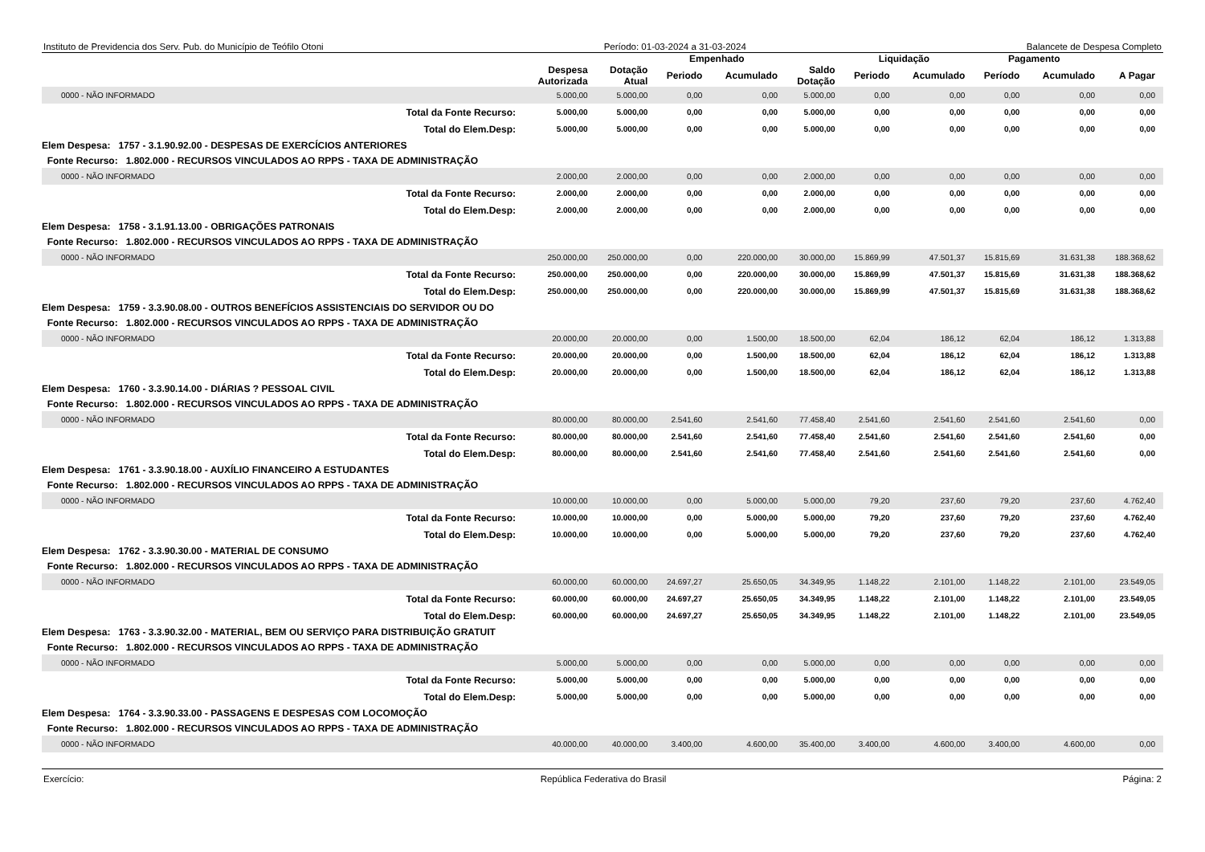Instituto de Previdencia dos Serv. Pub. do Município de Teófilo Otoni Período: 01-03-2024 a 31-03-2024 Balancete de Despesa Completo
| | | | Empenhado | | | Liquidação | | Pagamento | | |
| --- | --- | --- | --- | --- | --- | --- | --- | --- | --- | --- |
| | Despesa Autorizada | Dotação Atual | Periodo | Acumulado | Saldo Dotação | Periodo | Acumulado | Período | Acumulado | A Pagar |
| 0000 - NÃO INFORMADO | 5.000,00 | 5.000,00 | 0,00 | 0,00 | 5.000,00 | 0,00 | 0,00 | 0,00 | 0,00 | 0,00 |
| Total da Fonte Recurso: | 5.000,00 | 5.000,00 | 0,00 | 0,00 | 5.000,00 | 0,00 | 0,00 | 0,00 | 0,00 | 0,00 |
| Total do Elem.Desp: | 5.000,00 | 5.000,00 | 0,00 | 0,00 | 5.000,00 | 0,00 | 0,00 | 0,00 | 0,00 | 0,00 |
| Elem Despesa: 1757 - 3.1.90.92.00 - DESPESAS DE EXERCÍCIOS ANTERIORES | | | | | | | | | | |
| Fonte Recurso: 1.802.000 - RECURSOS VINCULADOS AO RPPS - TAXA DE ADMINISTRAÇÃO | | | | | | | | | | |
| 0000 - NÃO INFORMADO | 2.000,00 | 2.000,00 | 0,00 | 0,00 | 2.000,00 | 0,00 | 0,00 | 0,00 | 0,00 | 0,00 |
| Total da Fonte Recurso: | 2.000,00 | 2.000,00 | 0,00 | 0,00 | 2.000,00 | 0,00 | 0,00 | 0,00 | 0,00 | 0,00 |
| Total do Elem.Desp: | 2.000,00 | 2.000,00 | 0,00 | 0,00 | 2.000,00 | 0,00 | 0,00 | 0,00 | 0,00 | 0,00 |
| Elem Despesa: 1758 - 3.1.91.13.00 - OBRIGAÇÕES PATRONAIS | | | | | | | | | | |
| Fonte Recurso: 1.802.000 - RECURSOS VINCULADOS AO RPPS - TAXA DE ADMINISTRAÇÃO | | | | | | | | | | |
| 0000 - NÃO INFORMADO | 250.000,00 | 250.000,00 | 0,00 | 220.000,00 | 30.000,00 | 15.869,99 | 47.501,37 | 15.815,69 | 31.631,38 | 188.368,62 |
| Total da Fonte Recurso: | 250.000,00 | 250.000,00 | 0,00 | 220.000,00 | 30.000,00 | 15.869,99 | 47.501,37 | 15.815,69 | 31.631,38 | 188.368,62 |
| Total do Elem.Desp: | 250.000,00 | 250.000,00 | 0,00 | 220.000,00 | 30.000,00 | 15.869,99 | 47.501,37 | 15.815,69 | 31.631,38 | 188.368,62 |
| Elem Despesa: 1759 - 3.3.90.08.00 - OUTROS BENEFÍCIOS ASSISTENCIAIS DO SERVIDOR OU DO | | | | | | | | | | |
| Fonte Recurso: 1.802.000 - RECURSOS VINCULADOS AO RPPS - TAXA DE ADMINISTRAÇÃO | | | | | | | | | | |
| 0000 - NÃO INFORMADO | 20.000,00 | 20.000,00 | 0,00 | 1.500,00 | 18.500,00 | 62,04 | 186,12 | 62,04 | 186,12 | 1.313,88 |
| Total da Fonte Recurso: | 20.000,00 | 20.000,00 | 0,00 | 1.500,00 | 18.500,00 | 62,04 | 186,12 | 62,04 | 186,12 | 1.313,88 |
| Total do Elem.Desp: | 20.000,00 | 20.000,00 | 0,00 | 1.500,00 | 18.500,00 | 62,04 | 186,12 | 62,04 | 186,12 | 1.313,88 |
| Elem Despesa: 1760 - 3.3.90.14.00 - DIÁRIAS ? PESSOAL CIVIL | | | | | | | | | | |
| Fonte Recurso: 1.802.000 - RECURSOS VINCULADOS AO RPPS - TAXA DE ADMINISTRAÇÃO | | | | | | | | | | |
| 0000 - NÃO INFORMADO | 80.000,00 | 80.000,00 | 2.541,60 | 2.541,60 | 77.458,40 | 2.541,60 | 2.541,60 | 2.541,60 | 2.541,60 | 0,00 |
| Total da Fonte Recurso: | 80.000,00 | 80.000,00 | 2.541,60 | 2.541,60 | 77.458,40 | 2.541,60 | 2.541,60 | 2.541,60 | 2.541,60 | 0,00 |
| Total do Elem.Desp: | 80.000,00 | 80.000,00 | 2.541,60 | 2.541,60 | 77.458,40 | 2.541,60 | 2.541,60 | 2.541,60 | 2.541,60 | 0,00 |
| Elem Despesa: 1761 - 3.3.90.18.00 - AUXÍLIO FINANCEIRO A ESTUDANTES | | | | | | | | | | |
| Fonte Recurso: 1.802.000 - RECURSOS VINCULADOS AO RPPS - TAXA DE ADMINISTRAÇÃO | | | | | | | | | | |
| 0000 - NÃO INFORMADO | 10.000,00 | 10.000,00 | 0,00 | 5.000,00 | 5.000,00 | 79,20 | 237,60 | 79,20 | 237,60 | 4.762,40 |
| Total da Fonte Recurso: | 10.000,00 | 10.000,00 | 0,00 | 5.000,00 | 5.000,00 | 79,20 | 237,60 | 79,20 | 237,60 | 4.762,40 |
| Total do Elem.Desp: | 10.000,00 | 10.000,00 | 0,00 | 5.000,00 | 5.000,00 | 79,20 | 237,60 | 79,20 | 237,60 | 4.762,40 |
| Elem Despesa: 1762 - 3.3.90.30.00 - MATERIAL DE CONSUMO | | | | | | | | | | |
| Fonte Recurso: 1.802.000 - RECURSOS VINCULADOS AO RPPS - TAXA DE ADMINISTRAÇÃO | | | | | | | | | | |
| 0000 - NÃO INFORMADO | 60.000,00 | 60.000,00 | 24.697,27 | 25.650,05 | 34.349,95 | 1.148,22 | 2.101,00 | 1.148,22 | 2.101,00 | 23.549,05 |
| Total da Fonte Recurso: | 60.000,00 | 60.000,00 | 24.697,27 | 25.650,05 | 34.349,95 | 1.148,22 | 2.101,00 | 1.148,22 | 2.101,00 | 23.549,05 |
| Total do Elem.Desp: | 60.000,00 | 60.000,00 | 24.697,27 | 25.650,05 | 34.349,95 | 1.148,22 | 2.101,00 | 1.148,22 | 2.101,00 | 23.549,05 |
| Elem Despesa: 1763 - 3.3.90.32.00 - MATERIAL, BEM OU SERVIÇO PARA DISTRIBUIÇÃO GRATUIT | | | | | | | | | | |
| Fonte Recurso: 1.802.000 - RECURSOS VINCULADOS AO RPPS - TAXA DE ADMINISTRAÇÃO | | | | | | | | | | |
| 0000 - NÃO INFORMADO | 5.000,00 | 5.000,00 | 0,00 | 0,00 | 5.000,00 | 0,00 | 0,00 | 0,00 | 0,00 | 0,00 |
| Total da Fonte Recurso: | 5.000,00 | 5.000,00 | 0,00 | 0,00 | 5.000,00 | 0,00 | 0,00 | 0,00 | 0,00 | 0,00 |
| Total do Elem.Desp: | 5.000,00 | 5.000,00 | 0,00 | 0,00 | 5.000,00 | 0,00 | 0,00 | 0,00 | 0,00 | 0,00 |
| Elem Despesa: 1764 - 3.3.90.33.00 - PASSAGENS E DESPESAS COM LOCOMOÇÃO | | | | | | | | | | |
| Fonte Recurso: 1.802.000 - RECURSOS VINCULADOS AO RPPS - TAXA DE ADMINISTRAÇÃO | | | | | | | | | | |
| 0000 - NÃO INFORMADO | 40.000,00 | 40.000,00 | 3.400,00 | 4.600,00 | 35.400,00 | 3.400,00 | 4.600,00 | 3.400,00 | 4.600,00 | 0,00 |
Exercício: República Federativa do Brasil Página: 2